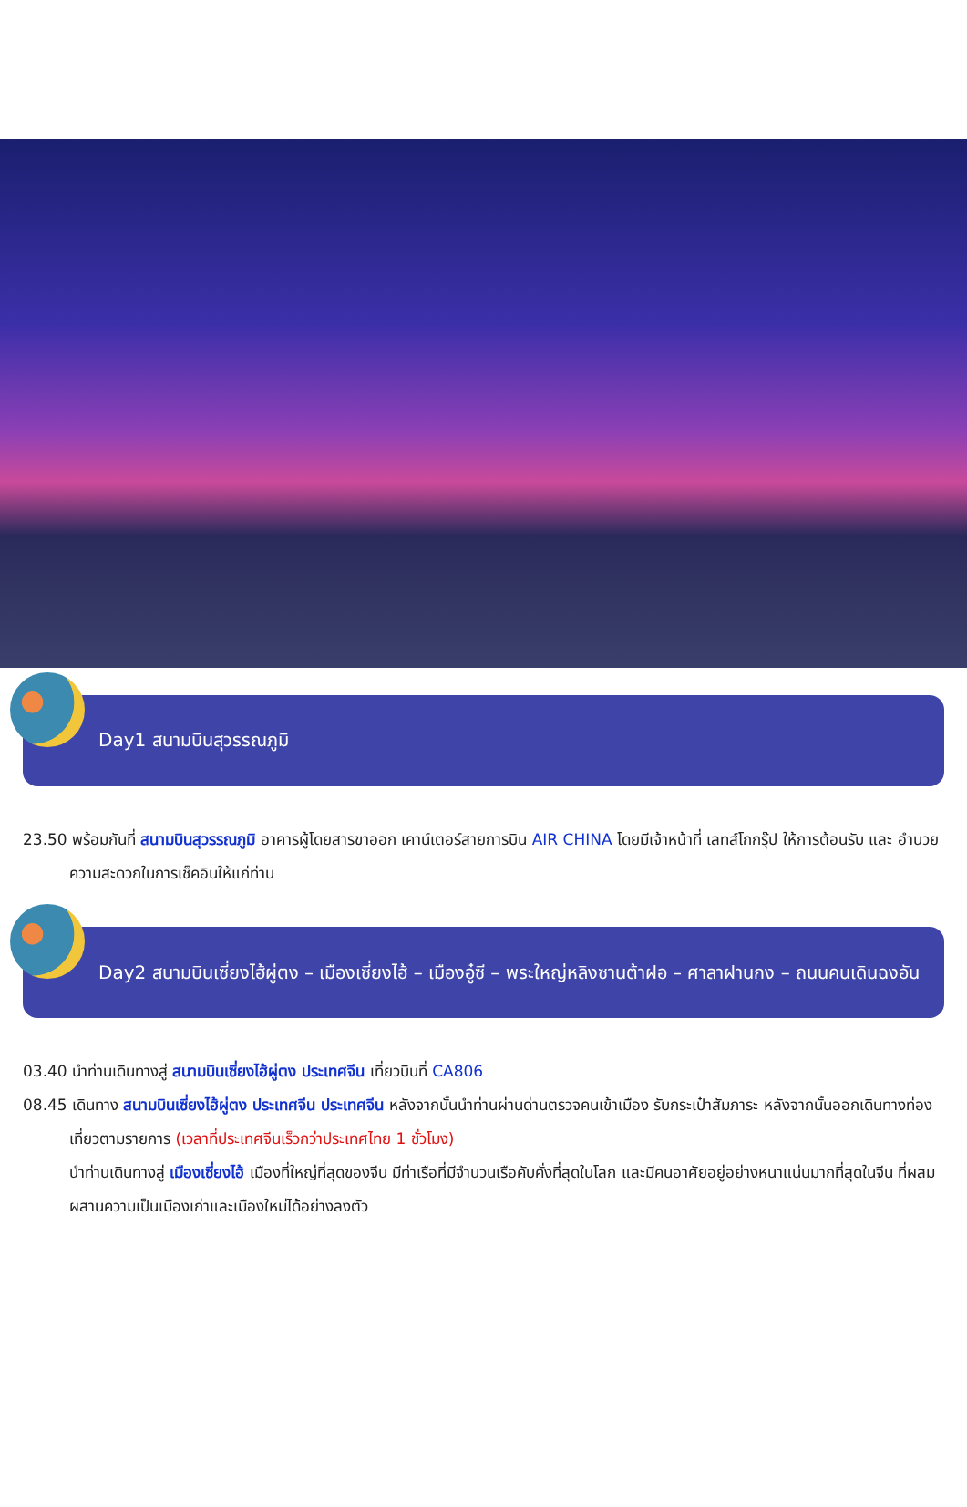Day1 สนามบินสุวรรณภูมิ
23.50 พร้อมกันที่ สนามบินสุวรรณภูมิ อาคารผู้โดยสารขาออก เคาน์เตอร์สายการบิน AIR CHINA โดยมีเจ้าหน้าที่ เลทส์โกกรุ๊ป ให้การต้อนรับ และ อำนวยความสะดวกในการเช็คอินให้แก่ท่าน
Day2 สนามบินเซี่ยงไฮ้ผู่ตง – เมืองเซี่ยงไฮ้ – เมืองอู๋ซี – พระใหญ่หลิงซานต้าฝอ – ศาลาฝานกง – ถนนคนเดินฉงอัน
03.40 นำท่านเดินทางสู่ สนามบินเซี่ยงไฮ้ผู่ตง ประเทศจีน เที่ยวบินที่ CA806
08.45 เดินทาง สนามบินเซี่ยงไฮ้ผู่ตง ประเทศจีน ประเทศจีน หลังจากนั้นนำท่านผ่านด่านตรวจคนเข้าเมือง รับกระเป๋าสัมภาระ หลังจากนั้นออกเดินทางท่องเที่ยวตามรายการ (เวลาที่ประเทศจีนเร็วกว่าประเทศไทย 1 ชั่วโมง)
นำท่านเดินทางสู่ เมืองเซี่ยงไฮ้ เมืองที่ใหญ่ที่สุดของจีน มีท่าเรือที่มีจำนวนเรือคับคั่งที่สุดในโลก และมีคนอาศัยอยู่อย่างหนาแน่นมากที่สุดในจีน ที่ผสมผสานความเป็นเมืองเก่าและเมืองใหม่ได้อย่างลงตัว